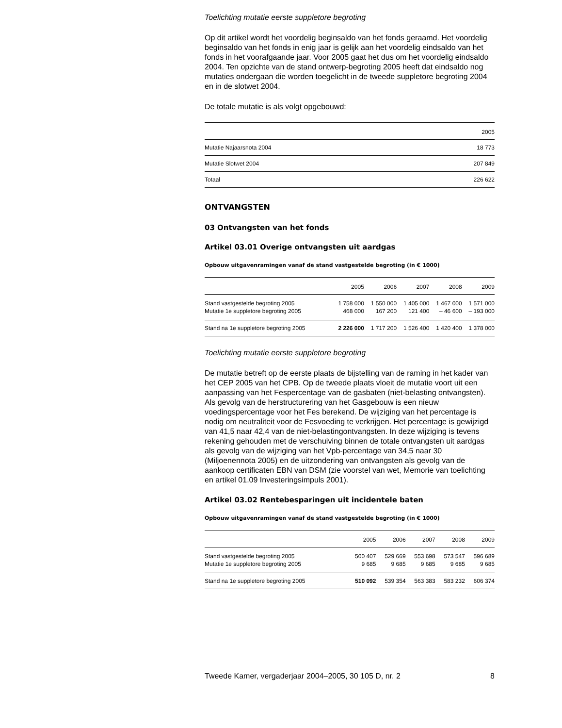Toelichting mutatie eerste suppletore begroting
Op dit artikel wordt het voordelig beginsaldo van het fonds geraamd. Het voordelig beginsaldo van het fonds in enig jaar is gelijk aan het voordelig eindsaldo van het fonds in het voorafgaande jaar. Voor 2005 gaat het dus om het voordelig eindsaldo 2004. Ten opzichte van de stand ontwerp-begroting 2005 heeft dat eindsaldo nog mutaties ondergaan die worden toegelicht in de tweede suppletore begroting 2004 en in de slotwet 2004.
De totale mutatie is als volgt opgebouwd:
| | 2005 |
| Mutatie Najaarsnota 2004 | 18 773 |
| Mutatie Slotwet 2004 | 207 849 |
| Totaal | 226 622 |
ONTVANGSTEN
03 Ontvangsten van het fonds
Artikel 03.01 Overige ontvangsten uit aardgas
Opbouw uitgavenramingen vanaf de stand vastgestelde begroting (in € 1000)
| | 2005 | 2006 | 2007 | 2008 | 2009 |
| Stand vastgestelde begroting 2005 | 1 758 000 | 1 550 000 | 1 405 000 | 1 467 000 | 1 571 000 |
| Mutatie 1e suppletore begroting 2005 | 468 000 | 167 200 | 121 400 | – 46 600 | – 193 000 |
| Stand na 1e suppletore begroting 2005 | 2 226 000 | 1 717 200 | 1 526 400 | 1 420 400 | 1 378 000 |
Toelichting mutatie eerste suppletore begroting
De mutatie betreft op de eerste plaats de bijstelling van de raming in het kader van het CEP 2005 van het CPB. Op de tweede plaats vloeit de mutatie voort uit een aanpassing van het Fespercentage van de gasbaten (niet-belasting ontvangsten). Als gevolg van de herstructurering van het Gasgebouw is een nieuw voedingspercentage voor het Fes berekend. De wijziging van het percentage is nodig om neutraliteit voor de Fesvoeding te verkrijgen. Het percentage is gewijzigd van 41,5 naar 42,4 van de niet-belastingontvangsten. In deze wijziging is tevens rekening gehouden met de verschuiving binnen de totale ontvangsten uit aardgas als gevolg van de wijziging van het Vpb-percentage van 34,5 naar 30 (Miljoenennota 2005) en de uitzondering van ontvangsten als gevolg van de aankoop certificaten EBN van DSM (zie voorstel van wet, Memorie van toelichting en artikel 01.09 Investeringsimpuls 2001).
Artikel 03.02 Rentebesparingen uit incidentele baten
Opbouw uitgavenramingen vanaf de stand vastgestelde begroting (in € 1000)
| | 2005 | 2006 | 2007 | 2008 | 2009 |
| Stand vastgestelde begroting 2005 | 500 407 | 529 669 | 553 698 | 573 547 | 596 689 |
| Mutatie 1e suppletore begroting 2005 | 9 685 | 9 685 | 9 685 | 9 685 | 9 685 |
| Stand na 1e suppletore begroting 2005 | 510 092 | 539 354 | 563 383 | 583 232 | 606 374 |
Tweede Kamer, vergaderjaar 2004–2005, 30 105 D, nr. 2 8